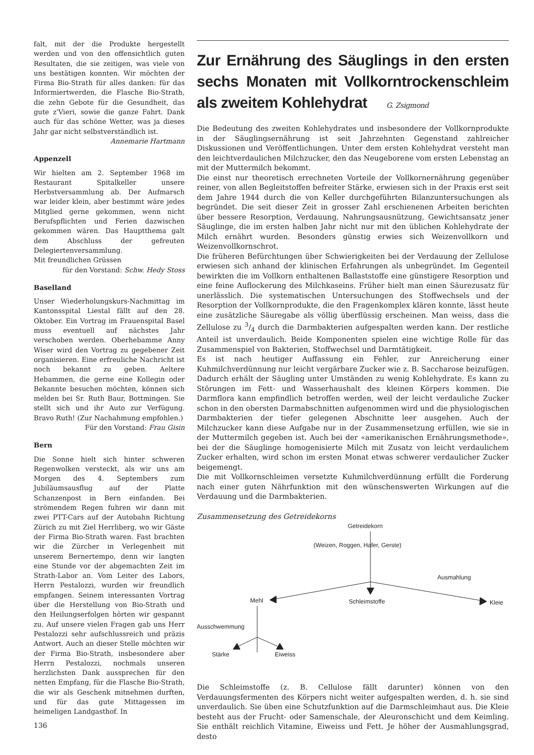falt, mit der die Produkte hergestellt werden und von den offensichtlich guten Resultaten, die sie zeitigen, was viele von uns bestätigen konnten. Wir möchten der Firma Bio-Strath für alles danken: für das Informiertwerden, die Flasche Bio-Strath, die zehn Gebote für die Gesundheit, das gute z'Vieri, sowie die ganze Fahrt. Dank auch für das schöne Wetter, was ja dieses Jahr gar nicht selbstverständlich ist.
Annemarie Hartmann
Appenzell
Wir hielten am 2. September 1968 im Restaurant Spitalkeller unsere Herbstversammlung ab. Der Aufmarsch war leider klein, aber bestimmt wäre jedes Mitglied gerne gekommen, wenn nicht Berufspflichten und Ferien dazwischen gekommen wären. Das Hauptthema galt dem Abschluss der gefreuten Delegiertenversammlung.
Mit freundlichen Grüssen
für den Vorstand: Schw. Hedy Stoss
Baselland
Unser Wiederholungskurs-Nachmittag im Kantonsspital Liestal fällt auf den 28. Oktober. Ein Vortrag im Frauenspital Basel muss eventuell auf nächstes Jahr verschoben werden. Oberhebamme Anny Wiser wird den Vortrag zu gegebener Zeit organisieren. Eine erfreuliche Nachricht ist noch bekannt zu geben. Aeltere Hebammen, die gerne eine Kollegin oder Bekannte besuchen möchten, können sich melden bei Sr. Ruth Baur, Bottmingen. Sie stellt sich und ihr Auto zur Verfügung. Bravo Ruth! (Zur Nachahmung empfohlen.)
Für den Vorstand: Frau Gisin
Bern
Die Sonne hielt sich hinter schweren Regenwolken versteckt, als wir uns am Morgen des 4. Septembers zum Jubiläumsausflug auf der Platte Schanzenpost in Bern einfanden. Bei strömendem Regen fuhren wir dann mit zwei PTT-Cars auf der Autobahn Richtung Zürich zu mit Ziel Herrliberg, wo wir Gäste der Firma Bio-Strath waren. Fast brachten wir die Zürcher in Verlegenheit mit unserem Bernertempo, denn wir langten eine Stunde vor der abgemachten Zeit im Strath-Labor an. Vom Leiter des Labors, Herrn Pestalozzi, wurden wir freundlich empfangen. Seinem interessanten Vortrag über die Herstellung von Bio-Strath und den Heilungserfolgen hörten wir gespannt zu. Auf unsere vielen Fragen gab uns Herr Pestalozzi sehr aufschlussreich und präzis Antwort. Auch an dieser Stelle möchten wir der Firma Bio-Strath, insbesondere aber Herrn Pestalozzi, nochmals unseren herzlichsten Dank aussprechen für den netten Empfang, für die Flasche Bio-Strath, die wir als Geschenk mitnehmen durften, und für das gute Mittagessen im heimeligen Landgasthof. In
Zur Ernährung des Säuglings in den ersten sechs Monaten mit Vollkorntrockenschleim als zweitem Kohlehydrat G. Zsigmond
Die Bedeutung des zweiten Kohlehydrates und insbesondere der Vollkornprodukte in der Säuglingsernährung ist seit Jahrzehnten Gegenstand zahlreicher Diskussionen und Veröffentlichungen. Unter dem ersten Kohlehydrat versteht man den leichtverdaulichen Milchzucker, den das Neugeborene vom ersten Lebenstag an mit der Muttermilch bekommt.
Die einst nur theoretisch errechneten Vorteile der Vollkornernährung gegenüber reiner, von allen Begleitstoffen befreiter Stärke, erwiesen sich in der Praxis erst seit dem Jahre 1944 durch die von Keller durchgeführten Bilanzuntersuchungen als begründet. Die seit dieser Zeit in grosser Zahl erschienenen Arbeiten berichten über bessere Resorption, Verdauung, Nahrungsausnützung, Gewichtsansatz jener Säuglinge, die im ersten halben Jahr nicht nur mit den üblichen Kohlehydrate der Milch ernährt wurden. Besonders günstig erwies sich Weizenvollkorn und Weizenvollkornschrot.
Die früheren Befürchtungen über Schwierigkeiten bei der Verdauung der Zellulose erwiesen sich anhand der klinischen Erfahrungen als unbegründet. Im Gegenteil bewirkten die im Vollkorn enthaltenen Ballaststoffe eine günstigere Resorption und eine feine Auflockerung des Milchkaseins. Früher hielt man einen Säurezusatz für unerlässlich. Die systematischen Untersuchungen des Stoffwechsels und der Resorption der Vollkornprodukte, die den Fragenkomplex klären konnte, lässt heute eine zusätzliche Säuregabe als völlig überflüssig erscheinen. Man weiss, dass die Zellulose zu 3/4 durch die Darmbakterien aufgespalten werden kann. Der restliche Anteil ist unverdaulich. Beide Komponenten spielen eine wichtige Rolle für das Zusammenspiel von Bakterien, Stoffwechsel und Darmtätigkeit.
Es ist nach heutiger Auffassung ein Fehler, zur Anreicherung einer Kuhmilchverdünnung nur leicht vergärbare Zucker wie z. B. Saccharose beizufügen. Dadurch erhält der Säugling unter Umständen zu wenig Kohlehydrate. Es kann zu Störungen im Fett- und Wasserhaushalt des kleinen Körpers kommen. Die Darmflora kann empfindlich betroffen werden, weil der leicht verdauliche Zucker schon in den obersten Darmabschnitten aufgenommen wird und die physiologischen Darmbakterien der tiefer gelegenen Abschnitte leer ausgehen. Auch der Milchzucker kann diese Aufgabe nur in der Zusammensetzung erfüllen, wie sie in der Muttermilch gegeben ist. Auch bei der «amerikanischen Ernährungsmethode», bei der die Säuglinge homogenisierte Milch mit Zusatz von leicht verdaulichem Zucker erhalten, wird schon im ersten Monat etwas schwerer verdaulicher Zucker beigemengt.
Die mit Vollkornschleimen versetzte Kuhmilchverdünnung erfüllt die Forderung nach einer guten Nährfunktion mit den wünschenswerten Wirkungen auf die Verdauung und die Darmbakterien.
Zusammensetzung des Getreidekorns
Getreidekorn
(Weizen, Roggen, Hafer, Gerste)
Ausmahlung
Mehl Schleimstoffe Kleie
Ausschwemmung
Stärke Eiweiss
Die Schleimstoffe (z. B. Cellulose fällt darunter) können von den Verdauungsfermenten des Körpers nicht weiter aufgespalten werden, d. h. sie sind unverdaulich. Sie üben eine Schutzfunktion auf die Darmschleimhaut aus. Die Kleie besteht aus der Frucht- oder Samenschale, der Aleuronschicht und dem Keimling. Sie enthält reichlich Vitamine, Eiweiss und Fett. Je höher der Ausmahlungsgrad, desto
136